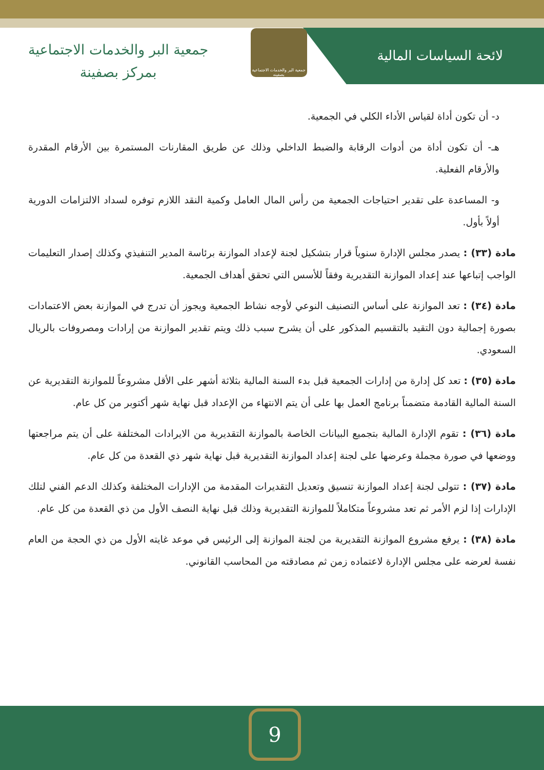جمعية البر والخدمات الاجتماعية
بمركز بصفينة
جمعية البر والخدمات الاجتماعية بصفينه
لائحة السياسات المالية
د- أن تكون أداة لقياس الأداء الكلي في الجمعية.
هـ- أن تكون أداة من أدوات الرقابة والضبط الداخلي وذلك عن طريق المقارنات المستمرة بين الأرقام المقدرة والأرقام الفعلية.
و- المساعدة على تقدير احتياجات الجمعية من رأس المال العامل وكمية النقد اللازم توفره لسداد الالتزامات الدورية أولاً بأول.
مادة (٣٣) : يصدر مجلس الإدارة سنوياً قرار بتشكيل لجنة لإعداد الموازنة برئاسة المدير التنفيذي وكذلك إصدار التعليمات الواجب إتباعها عند إعداد الموازنة التقديرية وفقاً للأسس التي تحقق أهداف الجمعية.
مادة (٣٤) : تعد الموازنة على أساس التصنيف النوعي لأوجه نشاط الجمعية ويجوز أن تدرج في الموازنة بعض الاعتمادات بصورة إجمالية دون التقيد بالتقسيم المذكور على أن يشرح سبب ذلك ويتم تقدير الموازنة من إرادات ومصروفات بالريال السعودي.
مادة (٣٥) : تعد كل إدارة من إدارات الجمعية قبل بدء السنة المالية بثلاثة أشهر على الأقل مشروعاً للموازنة التقديرية عن السنة المالية القادمة متضمناً برنامج العمل بها على أن يتم الانتهاء من الإعداد قبل نهاية شهر أكتوبر من كل عام.
مادة (٣٦) : تقوم الإدارة المالية بتجميع البيانات الخاصة بالموازنة التقديرية من الايرادات المختلفة على أن يتم مراجعتها ووضعها في صورة مجملة وعرضها على لجنة إعداد الموازنة التقديرية قبل نهاية شهر ذي القعدة من كل عام.
مادة (٣٧) : تتولى لجنة إعداد الموازنة تنسيق وتعديل التقديرات المقدمة من الإدارات المختلفة وكذلك الدعم الفني لتلك الإدارات إذا لزم الأمر ثم تعد مشروعاً متكاملاً للموازنة التقديرية وذلك قبل نهاية النصف الأول من ذي القعدة من كل عام.
مادة (٣٨) : يرفع مشروع الموازنة التقديرية من لجنة الموازنة إلى الرئيس في موعد غايته الأول من ذي الحجة من العام نفسة لعرضه على مجلس الإدارة لاعتماده زمن ثم مصادقته من المحاسب القانوني.
9